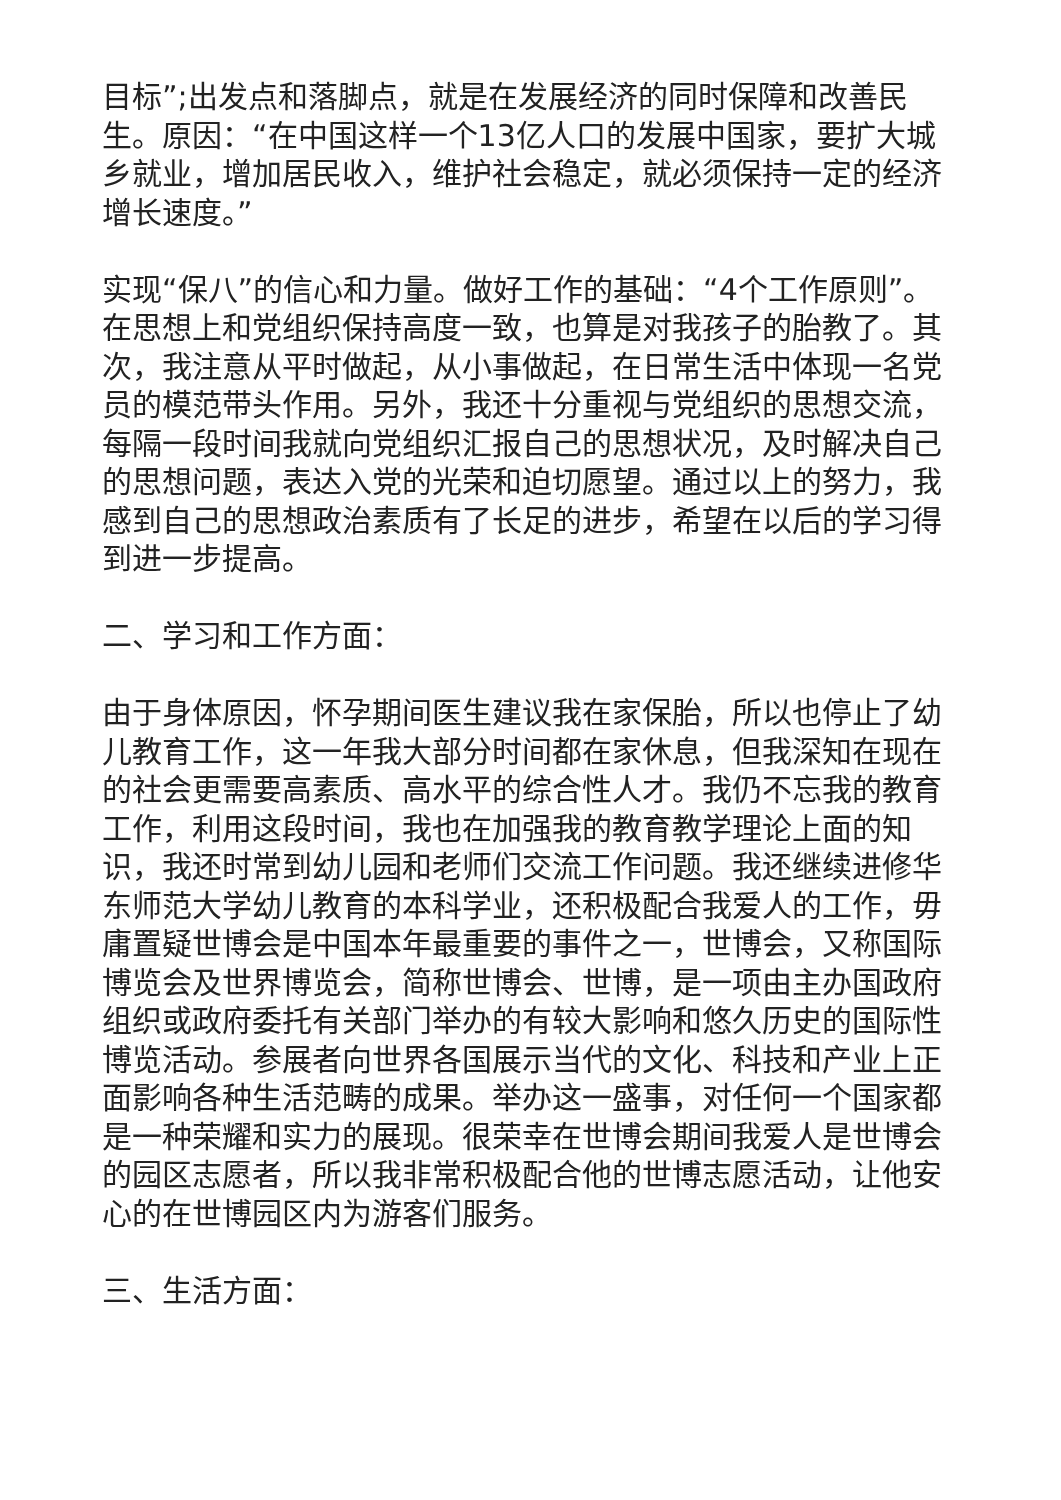目标”;出发点和落脚点，就是在发展经济的同时保障和改善民生。原因：“在中国这样一个13亿人口的发展中国家，要扩大城乡就业，增加居民收入，维护社会稳定，就必须保持一定的经济增长速度。”
实现“保八”的信心和力量。做好工作的基础：“4个工作原则”。在思想上和党组织保持高度一致，也算是对我孩子的胎教了。其次，我注意从平时做起，从小事做起，在日常生活中体现一名党员的模范带头作用。另外，我还十分重视与党组织的思想交流，每隔一段时间我就向党组织汇报自己的思想状况，及时解决自己的思想问题，表达入党的光荣和迫切愿望。通过以上的努力，我感到自己的思想政治素质有了长足的进步，希望在以后的学习得到进一步提高。
二、学习和工作方面：
由于身体原因，怀孕期间医生建议我在家保胎，所以也停止了幼儿教育工作，这一年我大部分时间都在家休息，但我深知在现在的社会更需要高素质、高水平的综合性人才。我仍不忘我的教育工作，利用这段时间，我也在加强我的教育教学理论上面的知识，我还时常到幼儿园和老师们交流工作问题。我还继续进修华东师范大学幼儿教育的本科学业，还积极配合我爱人的工作，毋庸置疑世博会是中国本年最重要的事件之一，世博会，又称国际博览会及世界博览会，简称世博会、世博，是一项由主办国政府组织或政府委托有关部门举办的有较大影响和悠久历史的国际性博览活动。参展者向世界各国展示当代的文化、科技和产业上正面影响各种生活范畴的成果。举办这一盛事，对任何一个国家都是一种荣耀和实力的展现。很荣幸在世博会期间我爱人是世博会的园区志愿者，所以我非常积极配合他的世博志愿活动，让他安心的在世博园区内为游客们服务。
三、生活方面：